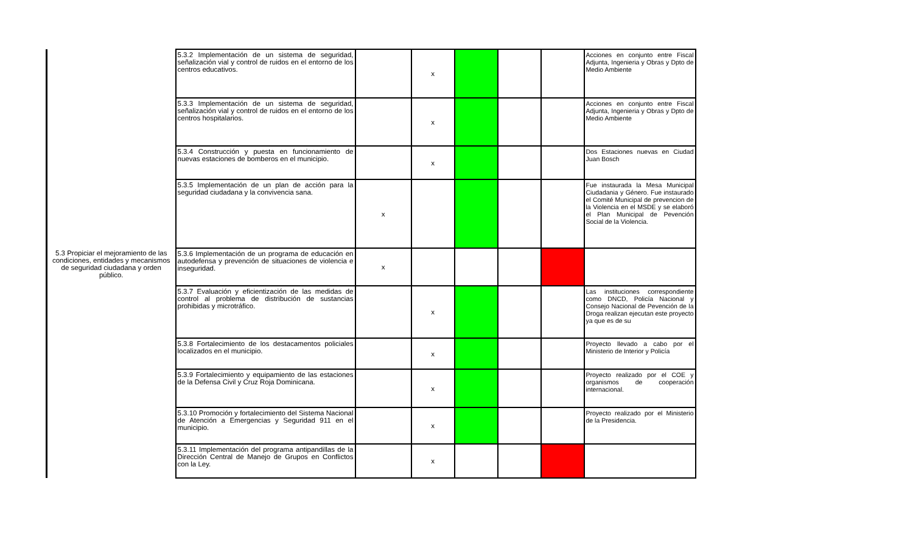| 5.3 Propiciar el mejoramiento de las condiciones, entidades y mecanismos de seguridad ciudadana y orden público. | 5.3.2 Implementación de un sistema de seguridad, señalización vial y control de ruidos en el entorno de los centros educativos. | | x | | | | Acciones en conjunto entre Fiscal Adjunta, Ingenieria y Obras y Dpto de Medio Ambiente |
| | 5.3.3 Implementación de un sistema de seguridad, señalización vial y control de ruidos en el entorno de los centros hospitalarios. | | x | | | | Acciones en conjunto entre Fiscal Adjunta, Ingenieria y Obras y Dpto de Medio Ambiente |
| | 5.3.4 Construcción y puesta en funcionamiento de nuevas estaciones de bomberos en el municipio. | | x | | | | Dos Estaciones nuevas en Ciudad Juan Bosch |
| | 5.3.5 Implementación de un plan de acción para la seguridad ciudadana y la convivencia sana. | x | | | | | Fue instaurada la Mesa Municipal Ciudadania y Género. Fue instaurado el Comité Municipal de prevencion de la Violencia en el MSDE y se elaboró el Plan Municipal de Pevención Social de la Violencia. |
| | 5.3.6 Implementación de un programa de educación en autodefensa y prevención de situaciones de violencia e inseguridad. | x | | | | | |
| | 5.3.7 Evaluación y eficientización de las medidas de control al problema de distribución de sustancias prohibidas y microtráfico. | | x | | | | Las instituciones correspondiente como DNCD, Policía Nacional y Consejo Nacional de Pevención de la Droga realizan ejecutan este proyecto ya que es de su |
| | 5.3.8 Fortalecimiento de los destacamentos policiales localizados en el municipio. | | x | | | | Proyecto llevado a cabo por el Ministerio de Interior y Policía |
| | 5.3.9 Fortalecimiento y equipamiento de las estaciones de la Defensa Civil y Cruz Roja Dominicana. | | x | | | | Proyecto realizado por el COE y organismos de cooperación internacional. |
| | 5.3.10 Promoción y fortalecimiento del Sistema Nacional de Atención a Emergencias y Seguridad 911 en el municipio. | | x | | | | Proyecto realizado por el Ministerio de la Presidencia. |
| | 5.3.11 Implementación del programa antipandillas de la Dirección Central de Manejo de Grupos en Conflictos con la Ley. | | x | | | | |